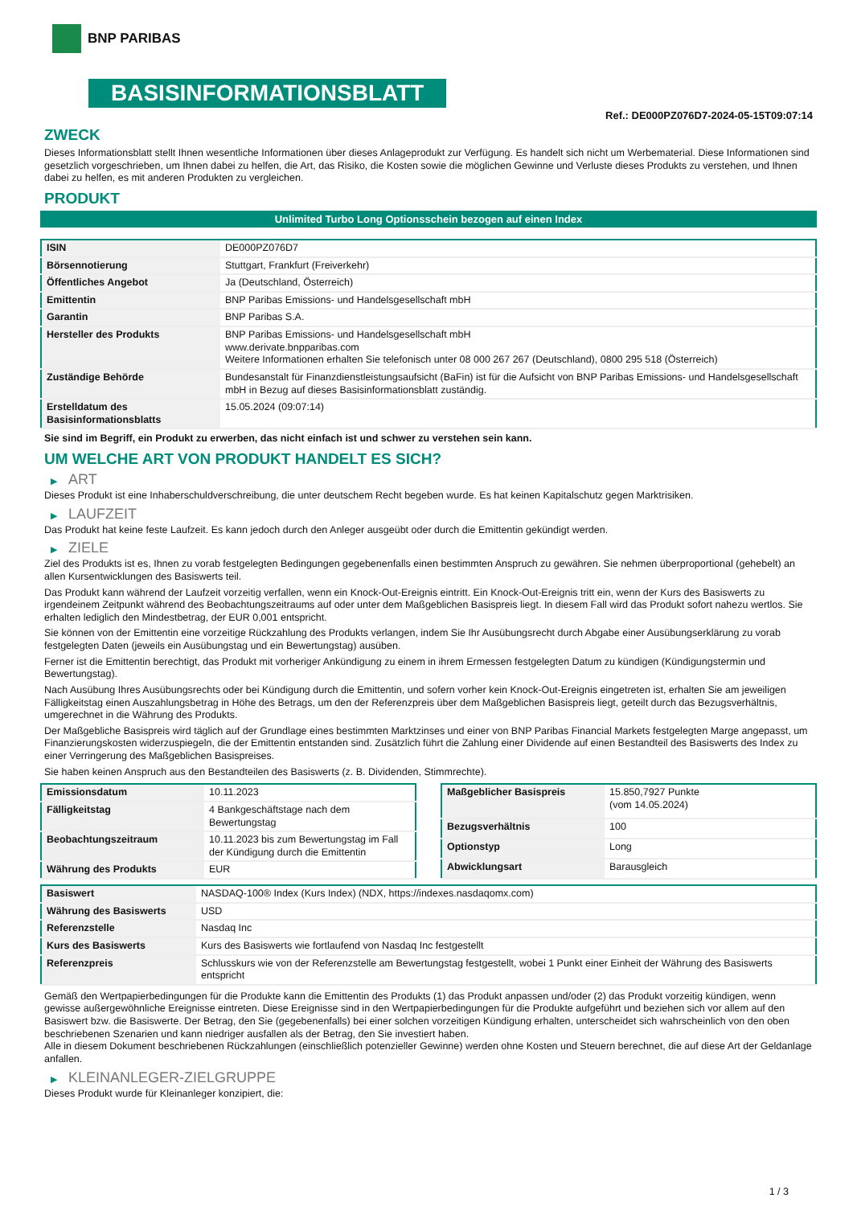BNP PARIBAS
BASISINFORMATIONSBLATT
Ref.: DE000PZ076D7-2024-05-15T09:07:14
ZWECK
Dieses Informationsblatt stellt Ihnen wesentliche Informationen über dieses Anlageprodukt zur Verfügung. Es handelt sich nicht um Werbematerial. Diese Informationen sind gesetzlich vorgeschrieben, um Ihnen dabei zu helfen, die Art, das Risiko, die Kosten sowie die möglichen Gewinne und Verluste dieses Produkts zu verstehen, und Ihnen dabei zu helfen, es mit anderen Produkten zu vergleichen.
PRODUKT
Unlimited Turbo Long Optionsschein bezogen auf einen Index
| ISIN | DE000PZ076D7 |
| Börsennotierung | Stuttgart, Frankfurt (Freiverkehr) |
| Öffentliches Angebot | Ja (Deutschland, Österreich) |
| Emittentin | BNP Paribas Emissions- und Handelsgesellschaft mbH |
| Garantin | BNP Paribas S.A. |
| Hersteller des Produkts | BNP Paribas Emissions- und Handelsgesellschaft mbH www.derivate.bnpparibas.com Weitere Informationen erhalten Sie telefonisch unter 08 000 267 267 (Deutschland), 0800 295 518 (Österreich) |
| Zuständige Behörde | Bundesanstalt für Finanzdienstleistungsaufsicht (BaFin) ist für die Aufsicht von BNP Paribas Emissions- und Handelsgesellschaft mbH in Bezug auf dieses Basisinformationsblatt zuständig. |
| Erstelldatum des Basisinformationsblatts | 15.05.2024 (09:07:14) |
Sie sind im Begriff, ein Produkt zu erwerben, das nicht einfach ist und schwer zu verstehen sein kann.
UM WELCHE ART VON PRODUKT HANDELT ES SICH?
▶ ART
Dieses Produkt ist eine Inhaberschuldverschreibung, die unter deutschem Recht begeben wurde. Es hat keinen Kapitalschutz gegen Marktrisiken.
▶ LAUFZEIT
Das Produkt hat keine feste Laufzeit. Es kann jedoch durch den Anleger ausgeübt oder durch die Emittentin gekündigt werden.
▶ ZIELE
Ziel des Produkts ist es, Ihnen zu vorab festgelegten Bedingungen gegebenenfalls einen bestimmten Anspruch zu gewähren. Sie nehmen überproportional (gehebelt) an allen Kursentwicklungen des Basiswerts teil.
Das Produkt kann während der Laufzeit vorzeitig verfallen, wenn ein Knock-Out-Ereignis eintritt. Ein Knock-Out-Ereignis tritt ein, wenn der Kurs des Basiswerts zu irgendeinem Zeitpunkt während des Beobachtungszeitraums auf oder unter dem Maßgeblichen Basispreis liegt. In diesem Fall wird das Produkt sofort nahezu wertlos. Sie erhalten lediglich den Mindestbetrag, der EUR 0,001 entspricht.
Sie können von der Emittentin eine vorzeitige Rückzahlung des Produkts verlangen, indem Sie Ihr Ausübungsrecht durch Abgabe einer Ausübungserklärung zu vorab festgelegten Daten (jeweils ein Ausübungstag und ein Bewertungstag) ausüben.
Ferner ist die Emittentin berechtigt, das Produkt mit vorheriger Ankündigung zu einem in ihrem Ermessen festgelegten Datum zu kündigen (Kündigungstermin und Bewertungstag).
Nach Ausübung Ihres Ausübungsrechts oder bei Kündigung durch die Emittentin, und sofern vorher kein Knock-Out-Ereignis eingetreten ist, erhalten Sie am jeweiligen Fälligkeitstag einen Auszahlungsbetrag in Höhe des Betrags, um den der Referenzpreis über dem Maßgeblichen Basispreis liegt, geteilt durch das Bezugsverhältnis, umgerechnet in die Währung des Produkts.
Der Maßgebliche Basispreis wird täglich auf der Grundlage eines bestimmten Marktzinses und einer von BNP Paribas Financial Markets festgelegten Marge angepasst, um Finanzierungskosten widerzuspiegeln, die der Emittentin entstanden sind. Zusätzlich führt die Zahlung einer Dividende auf einen Bestandteil des Basiswerts des Index zu einer Verringerung des Maßgeblichen Basispreises.
Sie haben keinen Anspruch aus den Bestandteilen des Basiswerts (z. B. Dividenden, Stimmrechte).
| Emissionsdatum | 10.11.2023 |
| Fälligkeitstag | 4 Bankgeschäftstage nach dem Bewertungstag |
| Beobachtungszeitraum | 10.11.2023 bis zum Bewertungstag im Fall der Kündigung durch die Emittentin |
| Währung des Produkts | EUR |
| Maßgeblicher Basispreis | 15.850,7927 Punkte (vom 14.05.2024) |
| Bezugsverhältnis | 100 |
| Optionstyp | Long |
| Abwicklungsart | Barausgleich |
| Basiswert | NASDAQ-100® Index (Kurs Index) (NDX, https://indexes.nasdaqomx.com) |
| Währung des Basiswerts | USD |
| Referenzstelle | Nasdaq Inc |
| Kurs des Basiswerts | Kurs des Basiswerts wie fortlaufend von Nasdaq Inc festgestellt |
| Referenzpreis | Schlusskurs wie von der Referenzstelle am Bewertungstag festgestellt, wobei 1 Punkt einer Einheit der Währung des Basiswerts entspricht |
Gemäß den Wertpapierbedingungen für die Produkte kann die Emittentin des Produkts (1) das Produkt anpassen und/oder (2) das Produkt vorzeitig kündigen, wenn gewisse außergewöhnliche Ereignisse eintreten. Diese Ereignisse sind in den Wertpapierbedingungen für die Produkte aufgeführt und beziehen sich vor allem auf den Basiswert bzw. die Basiswerte. Der Betrag, den Sie (gegebenenfalls) bei einer solchen vorzeitigen Kündigung erhalten, unterscheidet sich wahrscheinlich von den oben beschriebenen Szenarien und kann niedriger ausfallen als der Betrag, den Sie investiert haben.
Alle in diesem Dokument beschriebenen Rückzahlungen (einschließlich potenzieller Gewinne) werden ohne Kosten und Steuern berechnet, die auf diese Art der Geldanlage anfallen.
▶ KLEINANLEGER-ZIELGRUPPE
Dieses Produkt wurde für Kleinanleger konzipiert, die:
1 / 3